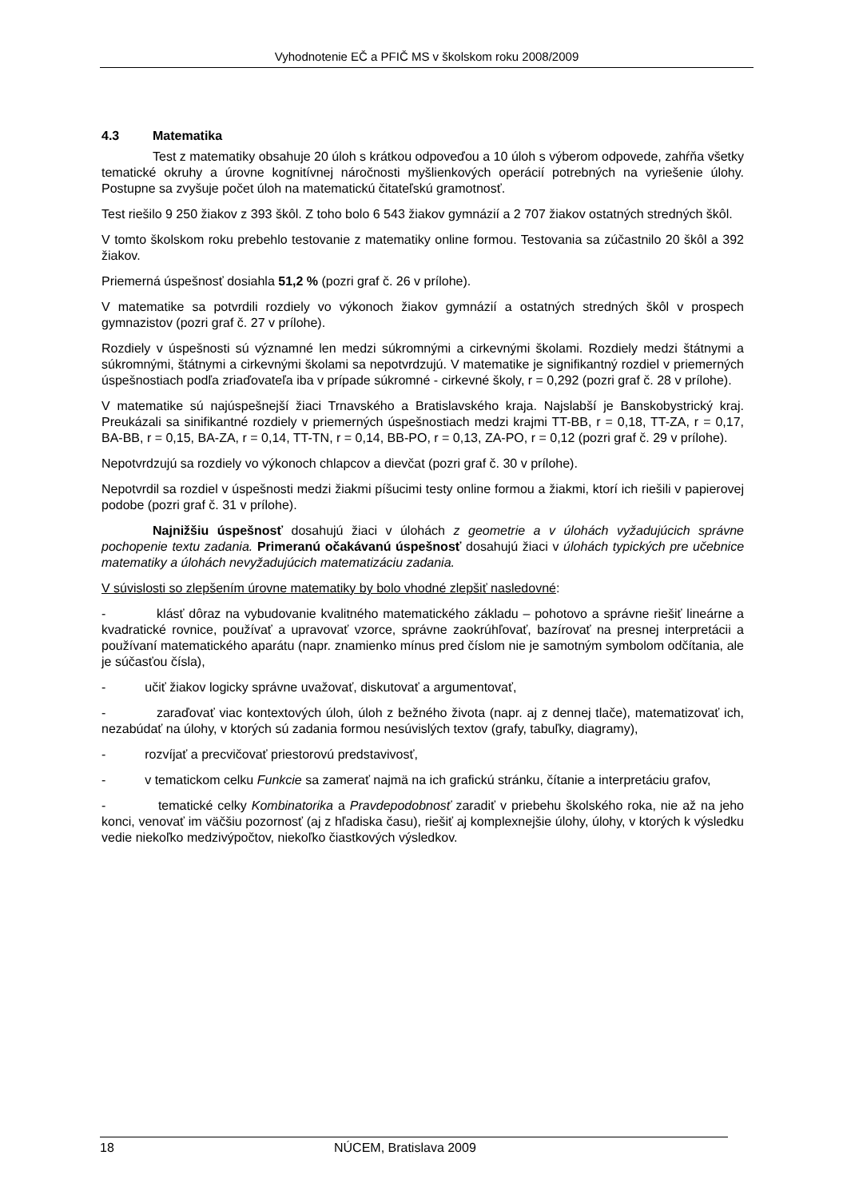Vyhodnotenie EČ a PFIČ MS v školskom roku 2008/2009
4.3 Matematika
Test z matematiky obsahuje 20 úloh s krátkou odpoveďou a 10 úloh s výberom odpovede, zahŕňa všetky tematické okruhy a úrovne kognitívnej náročnosti myšlienkových operácií potrebných na vyriešenie úlohy. Postupne sa zvyšuje počet úloh na matematickú čitateľskú gramotnosť.
Test riešilo 9 250 žiakov z 393 škôl. Z toho bolo 6 543 žiakov gymnázií a 2 707 žiakov ostatných stredných škôl.
V tomto školskom roku prebehlo testovanie z matematiky online formou. Testovania sa zúčastnilo 20 škôl a 392 žiakov.
Priemerná úspešnosť dosiahla 51,2 % (pozri graf č. 26 v prílohe).
V matematike sa potvrdili rozdiely vo výkonoch žiakov gymnázií a ostatných stredných škôl v prospech gymnazistov (pozri graf č. 27 v prílohe).
Rozdiely v úspešnosti sú významné len medzi súkromnými a cirkevnými školami. Rozdiely medzi štátnymi a súkromnými, štátnymi a cirkevnými školami sa nepotvrdzujú. V matematike je signifikantný rozdiel v priemerných úspešnostiach podľa zriaďovateľa iba v prípade súkromné - cirkevné školy, r = 0,292 (pozri graf č. 28 v prílohe).
V matematike sú najúspešnejší žiaci Trnavského a Bratislavského kraja. Najslabší je Banskobystrický kraj. Preukázali sa sinifikantné rozdiely v priemerných úspešnostiach medzi krajmi TT-BB, r = 0,18, TT-ZA, r = 0,17, BA-BB, r = 0,15, BA-ZA, r = 0,14, TT-TN, r = 0,14, BB-PO, r = 0,13, ZA-PO, r = 0,12 (pozri graf č. 29 v prílohe).
Nepotvrdzujú sa rozdiely vo výkonoch chlapcov a dievčat (pozri graf č. 30 v prílohe).
Nepotvrdil sa rozdiel v úspešnosti medzi žiakmi píšucimi testy online formou a žiakmi, ktorí ich riešili v papierovej podobe (pozri graf č. 31 v prílohe).
Najnižšiu úspešnosť dosahujú žiaci v úlohách z geometrie a v úlohách vyžadujúcich správne pochopenie textu zadania. Primeranú očakávanú úspešnosť dosahujú žiaci v úlohách typických pre učebnice matematiky a úlohách nevyžadujúcich matematizáciu zadania.
V súvislosti so zlepšením úrovne matematiky by bolo vhodné zlepšiť nasledovné:
- klásť dôraz na vybudovanie kvalitného matematického základu – pohotovo a správne riešiť lineárne a kvadratické rovnice, používať a upravovať vzorce, správne zaokrúhľovať, bazírovať na presnej interpretácii a používaní matematického aparátu (napr. znamienko mínus pred číslom nie je samotným symbolom odčítania, ale je súčasťou čísla),
- učiť žiakov logicky správne uvažovať, diskutovať a argumentovať,
- zaraďovať viac kontextových úloh, úloh z bežného života (napr. aj z dennej tlače), matematizovať ich, nezabúdať na úlohy, v ktorých sú zadania formou nesúvislých textov (grafy, tabuľky, diagramy),
- rozvíjať a precvičovať priestorovú predstavivosť,
- v tematickom celku Funkcie sa zamerať najmä na ich grafickú stránku, čítanie a interpretáciu grafov,
- tematické celky Kombinatorika a Pravdepodobnosť zaradiť v priebehu školského roka, nie až na jeho konci, venovať im väčšiu pozornosť (aj z hľadiska času), riešiť aj komplexnejšie úlohy, úlohy, v ktorých k výsledku vedie niekoľko medzivýpočtov, niekoľko čiastkových výsledkov.
18 NÚCEM, Bratislava 2009